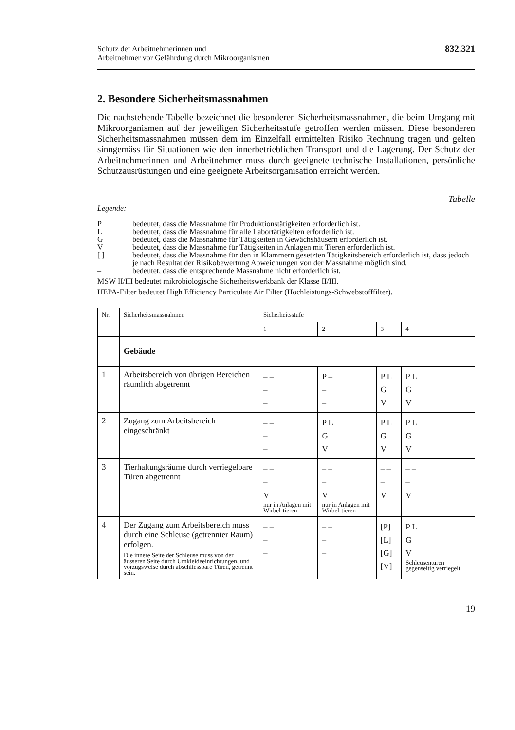Schutz der Arbeitnehmerinnen und
Arbeitnehmer vor Gefährdung durch Mikroorganismen
832.321
2. Besondere Sicherheitsmassnahmen
Die nachstehende Tabelle bezeichnet die besonderen Sicherheitsmassnahmen, die beim Umgang mit Mikroorganismen auf der jeweiligen Sicherheitsstufe getroffen werden müssen. Diese besonderen Sicherheitsmassnahmen müssen dem im Einzelfall ermittelten Risiko Rechnung tragen und gelten sinngemäss für Situationen wie den innerbetrieblichen Transport und die Lagerung. Der Schutz der Arbeitnehmerinnen und Arbeitnehmer muss durch geeignete technische Installationen, persönliche Schutzausrüstungen und eine geeignete Arbeitsorganisation erreicht werden.
Tabelle
Legende:
Pbedeutet, dass die Massnahme für Produktionstätigkeiten erforderlich ist.
Lbedeutet, dass die Massnahme für alle Labortätigkeiten erforderlich ist.
Gbedeutet, dass die Massnahme für Tätigkeiten in Gewächshäusern erforderlich ist.
Vbedeutet, dass die Massnahme für Tätigkeiten in Anlagen mit Tieren erforderlich ist.
[ ] bedeutet, dass die Massnahme für den in Klammern gesetzten Tätigkeitsbereich erforderlich ist, dass jedoch je nach Resultat der Risikobewertung Abweichungen von der Massnahme möglich sind.
– bedeutet, dass die entsprechende Massnahme nicht erforderlich ist.
MSW II/III bedeutet mikrobiologische Sicherheitswerkbank der Klasse II/III.
HEPA-Filter bedeutet High Efficiency Particulate Air Filter (Hochleistungs-Schwebstofffilter).
| Nr. | Sicherheitsmassnahmen | Sicherheitsstufe | | | |
| | | 1 | 2 | 3 | 4 |
| | Gebäude | | | | |
| 1 | Arbeitsbereich von übrigen Bereichen räumlich abgetrennt | – – – – | P – – – | P L G V | P L G V |
| 2 | Zugang zum Arbeitsbereich eingeschränkt | – – – – | P L G V | P L G V | P L G V |
| 3 | Tierhaltungsräume durch verriegelbare Türen abgetrennt | – – – V nur in Anlagen mit Wirbel-tieren | – – – V nur in Anlagen mit Wirbel-tieren | – – – V | – – – V |
| 4 | Der Zugang zum Arbeitsbereich muss durch eine Schleuse (getrennter Raum) erfolgen. Die innere Seite der Schleuse muss von der äusseren Seite durch Umkleideeinrichtungen, und vorzugsweise durch abschliessbare Türen, getrennt sein. | – – – – | – – – – | [P] [L] [G] [V] | P L G V Schleusentüren gegenseitig verriegelt |
19